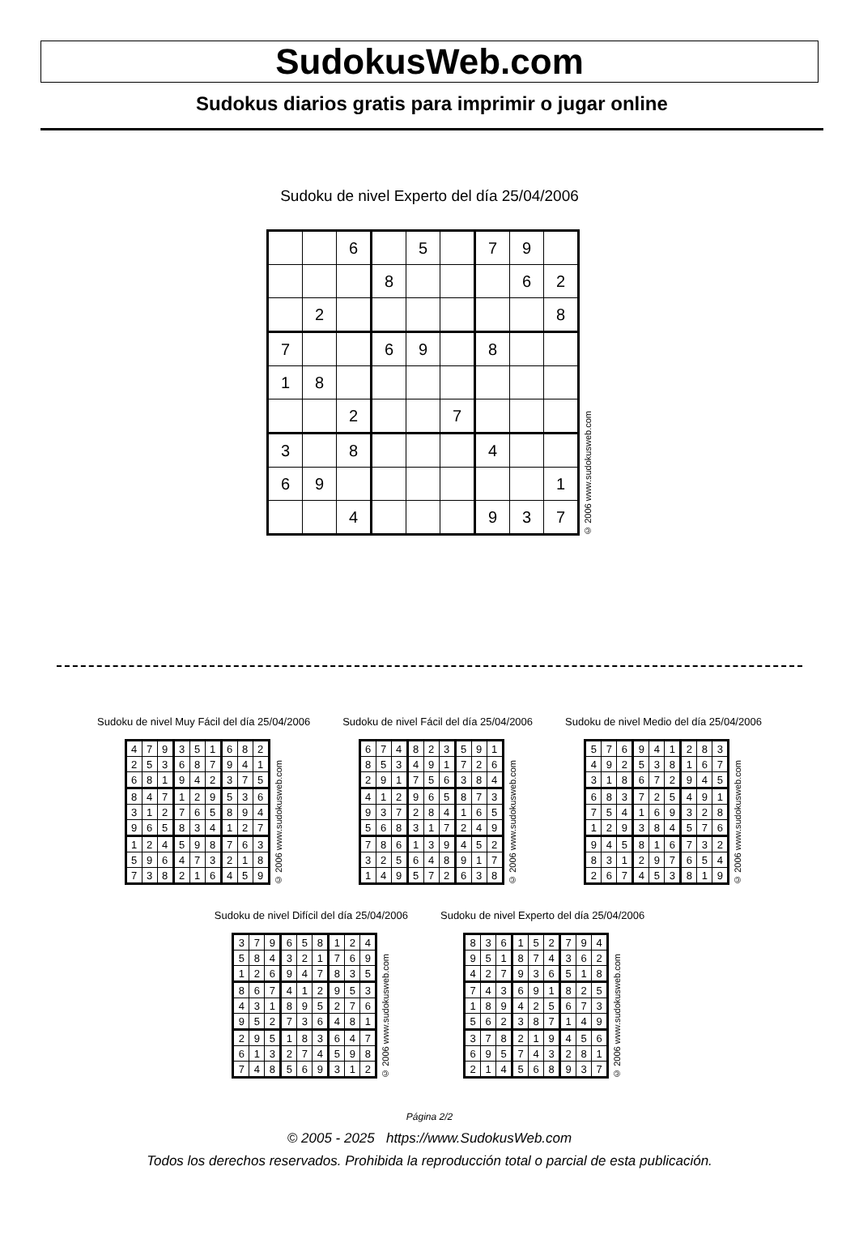SudokusWeb.com
Sudokus diarios gratis para imprimir o jugar online
Sudoku de nivel Experto del día 25/04/2006
| | | 6 | | 5 | | 7 | 9 | |
| | | | 8 | | | | 6 | 2 |
| | 2 | | | | | | | 8 |
| 7 | | | 6 | 9 | | 8 | | |
| 1 | 8 | | | | | | | |
| | | 2 | | | 7 | | | |
| 3 | | 8 | | | | 4 | | |
| 6 | 9 | | | | | | | 1 |
| | | 4 | | | | 9 | 3 | 7 |
© 2006 www.sudokusweb.com
Sudoku de nivel Muy Fácil del día 25/04/2006
| 4 | 7 | 9 | 3 | 5 | 1 | 6 | 8 | 2 |
| 2 | 5 | 3 | 6 | 8 | 7 | 9 | 4 | 1 |
| 6 | 8 | 1 | 9 | 4 | 2 | 3 | 7 | 5 |
| 8 | 4 | 7 | 1 | 2 | 9 | 5 | 3 | 6 |
| 3 | 1 | 2 | 7 | 6 | 5 | 8 | 9 | 4 |
| 9 | 6 | 5 | 8 | 3 | 4 | 1 | 2 | 7 |
| 1 | 2 | 4 | 5 | 9 | 8 | 7 | 6 | 3 |
| 5 | 9 | 6 | 4 | 7 | 3 | 2 | 1 | 8 |
| 7 | 3 | 8 | 2 | 1 | 6 | 4 | 5 | 9 |
© 2006 www.sudokusweb.com
Sudoku de nivel Fácil del día 25/04/2006
| 6 | 7 | 4 | 8 | 2 | 3 | 5 | 9 | 1 |
| 8 | 5 | 3 | 4 | 9 | 1 | 7 | 2 | 6 |
| 2 | 9 | 1 | 7 | 5 | 6 | 3 | 8 | 4 |
| 4 | 1 | 2 | 9 | 6 | 5 | 8 | 7 | 3 |
| 9 | 3 | 7 | 2 | 8 | 4 | 1 | 6 | 5 |
| 5 | 6 | 8 | 3 | 1 | 7 | 2 | 4 | 9 |
| 7 | 8 | 6 | 1 | 3 | 9 | 4 | 5 | 2 |
| 3 | 2 | 5 | 6 | 4 | 8 | 9 | 1 | 7 |
| 1 | 4 | 9 | 5 | 7 | 2 | 6 | 3 | 8 |
© 2006 www.sudokusweb.com
Sudoku de nivel Medio del día 25/04/2006
| 5 | 7 | 6 | 9 | 4 | 1 | 2 | 8 | 3 |
| 4 | 9 | 2 | 5 | 3 | 8 | 1 | 6 | 7 |
| 3 | 1 | 8 | 6 | 7 | 2 | 9 | 4 | 5 |
| 6 | 8 | 3 | 7 | 2 | 5 | 4 | 9 | 1 |
| 7 | 5 | 4 | 1 | 6 | 9 | 3 | 2 | 8 |
| 1 | 2 | 9 | 3 | 8 | 4 | 5 | 7 | 6 |
| 9 | 4 | 5 | 8 | 1 | 6 | 7 | 3 | 2 |
| 8 | 3 | 1 | 2 | 9 | 7 | 6 | 5 | 4 |
| 2 | 6 | 7 | 4 | 5 | 3 | 8 | 1 | 9 |
© 2006 www.sudokusweb.com
Sudoku de nivel Difícil del día 25/04/2006
| 3 | 7 | 9 | 6 | 5 | 8 | 1 | 2 | 4 |
| 5 | 8 | 4 | 3 | 2 | 1 | 7 | 6 | 9 |
| 1 | 2 | 6 | 9 | 4 | 7 | 8 | 3 | 5 |
| 8 | 6 | 7 | 4 | 1 | 2 | 9 | 5 | 3 |
| 4 | 3 | 1 | 8 | 9 | 5 | 2 | 7 | 6 |
| 9 | 5 | 2 | 7 | 3 | 6 | 4 | 8 | 1 |
| 2 | 9 | 5 | 1 | 8 | 3 | 6 | 4 | 7 |
| 6 | 1 | 3 | 2 | 7 | 4 | 5 | 9 | 8 |
| 7 | 4 | 8 | 5 | 6 | 9 | 3 | 1 | 2 |
© 2006 www.sudokusweb.com
Sudoku de nivel Experto del día 25/04/2006
| 8 | 3 | 6 | 1 | 5 | 2 | 7 | 9 | 4 |
| 9 | 5 | 1 | 8 | 7 | 4 | 3 | 6 | 2 |
| 4 | 2 | 7 | 9 | 3 | 6 | 5 | 1 | 8 |
| 7 | 4 | 3 | 6 | 9 | 1 | 8 | 2 | 5 |
| 1 | 8 | 9 | 4 | 2 | 5 | 6 | 7 | 3 |
| 5 | 6 | 2 | 3 | 8 | 7 | 1 | 4 | 9 |
| 3 | 7 | 8 | 2 | 1 | 9 | 4 | 5 | 6 |
| 6 | 9 | 5 | 7 | 4 | 3 | 2 | 8 | 1 |
| 2 | 1 | 4 | 5 | 6 | 8 | 9 | 3 | 7 |
© 2006 www.sudokusweb.com
Página 2/2
© 2005 - 2025 https://www.SudokusWeb.com
Todos los derechos reservados. Prohibida la reproducción total o parcial de esta publicación.